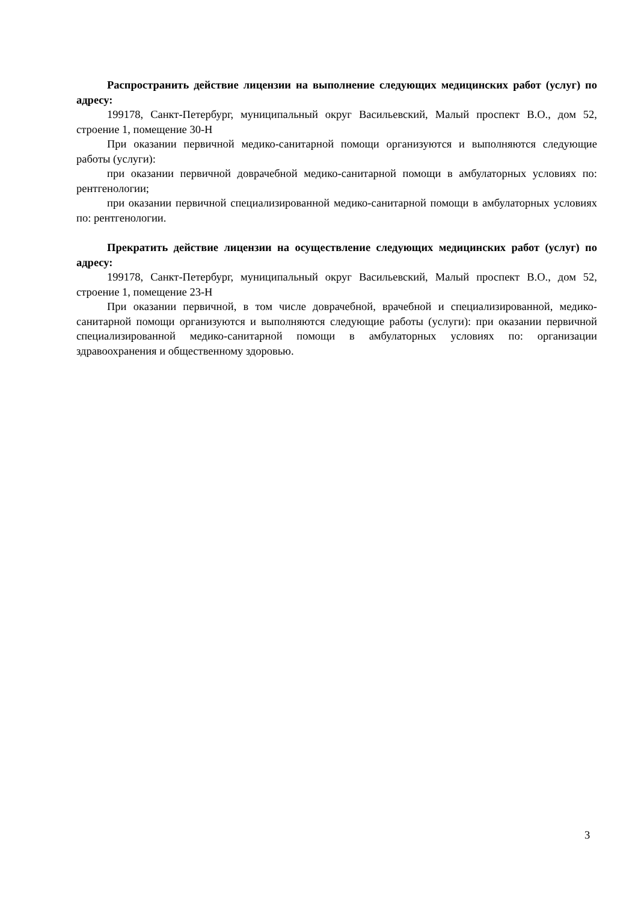Распространить действие лицензии на выполнение следующих медицинских работ (услуг) по адресу:
199178, Санкт-Петербург, муниципальный округ Васильевский, Малый проспект В.О., дом 52, строение 1, помещение 30-Н
При оказании первичной медико-санитарной помощи организуются и выполняются следующие работы (услуги):
при оказании первичной доврачебной медико-санитарной помощи в амбулаторных условиях по: рентгенологии;
при оказании первичной специализированной медико-санитарной помощи в амбулаторных условиях по: рентгенологии.
Прекратить действие лицензии на осуществление следующих медицинских работ (услуг) по адресу:
199178, Санкт-Петербург, муниципальный округ Васильевский, Малый проспект В.О., дом 52, строение 1, помещение 23-Н
При оказании первичной, в том числе доврачебной, врачебной и специализированной, медико-санитарной помощи организуются и выполняются следующие работы (услуги): при оказании первичной специализированной медико-санитарной помощи в амбулаторных условиях по: организации здравоохранения и общественному здоровью.
3